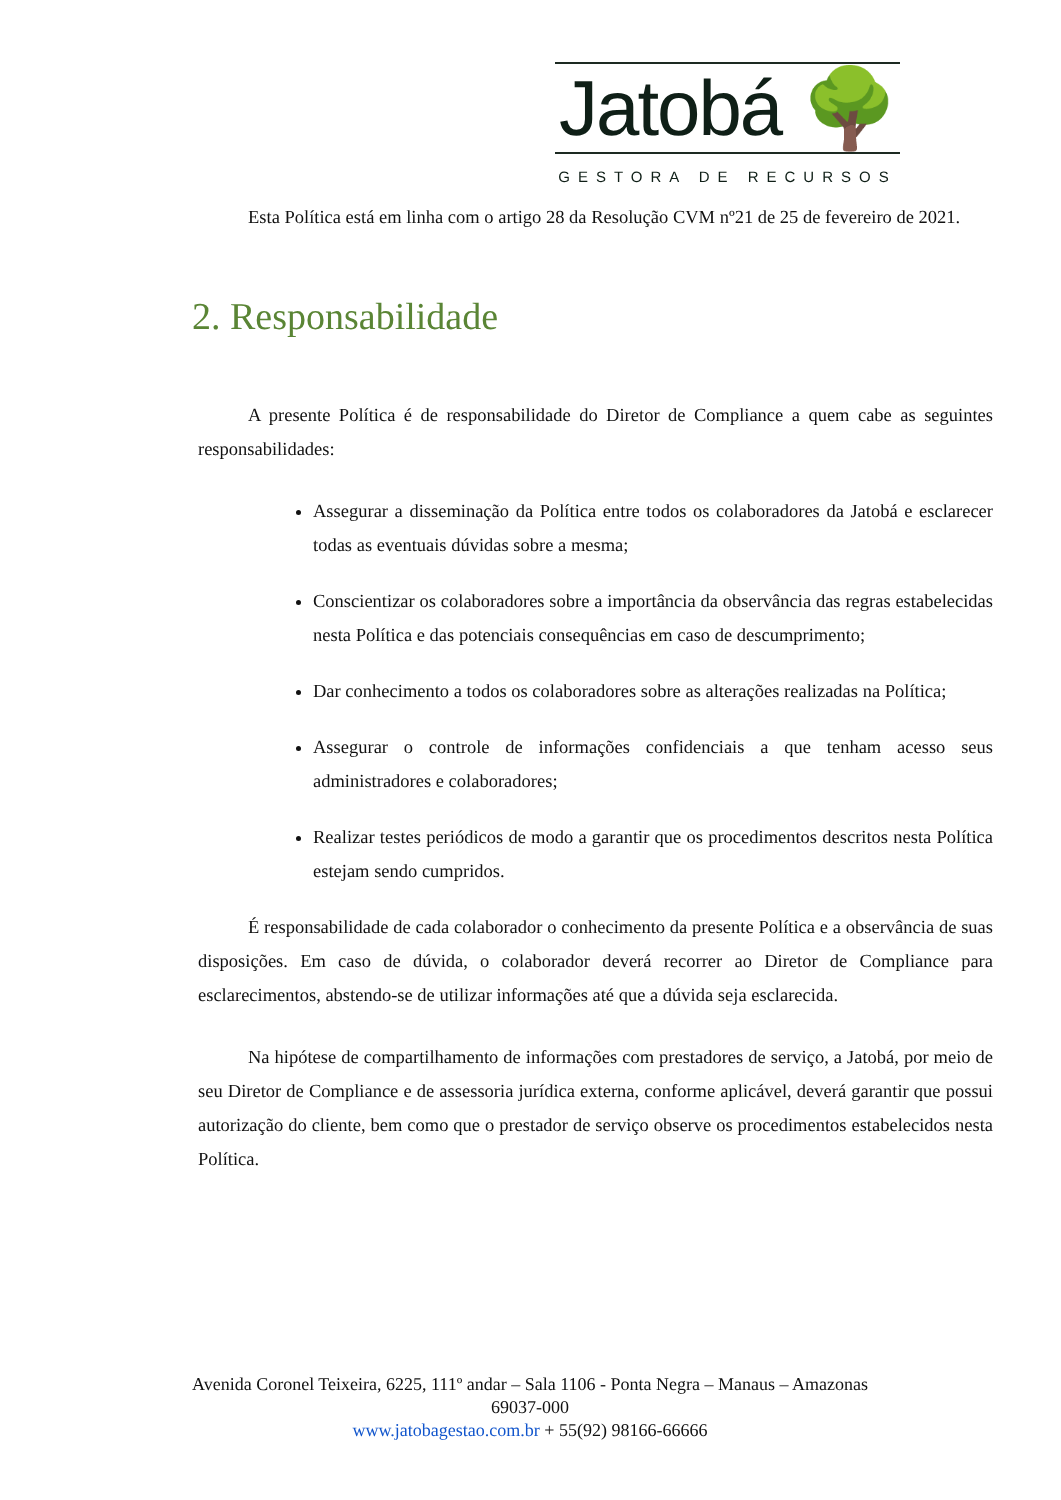Jatobá 🌳
GESTORA DE RECURSOS
Esta Política está em linha com o artigo 28 da Resolução CVM nº21 de 25 de fevereiro de 2021.
2. Responsabilidade
A presente Política é de responsabilidade do Diretor de Compliance a quem cabe as seguintes responsabilidades:
Assegurar a disseminação da Política entre todos os colaboradores da Jatobá e esclarecer todas as eventuais dúvidas sobre a mesma;
Conscientizar os colaboradores sobre a importância da observância das regras estabelecidas nesta Política e das potenciais consequências em caso de descumprimento;
Dar conhecimento a todos os colaboradores sobre as alterações realizadas na Política;
Assegurar o controle de informações confidenciais a que tenham acesso seus administradores e colaboradores;
Realizar testes periódicos de modo a garantir que os procedimentos descritos nesta Política estejam sendo cumpridos.
É responsabilidade de cada colaborador o conhecimento da presente Política e a observância de suas disposições. Em caso de dúvida, o colaborador deverá recorrer ao Diretor de Compliance para esclarecimentos, abstendo-se de utilizar informações até que a dúvida seja esclarecida.
Na hipótese de compartilhamento de informações com prestadores de serviço, a Jatobá, por meio de seu Diretor de Compliance e de assessoria jurídica externa, conforme aplicável, deverá garantir que possui autorização do cliente, bem como que o prestador de serviço observe os procedimentos estabelecidos nesta Política.
Avenida Coronel Teixeira, 6225, 111º andar – Sala 1106 - Ponta Negra – Manaus – Amazonas 69037-000
www.jatobagestao.com.br + 55(92) 98166-66666